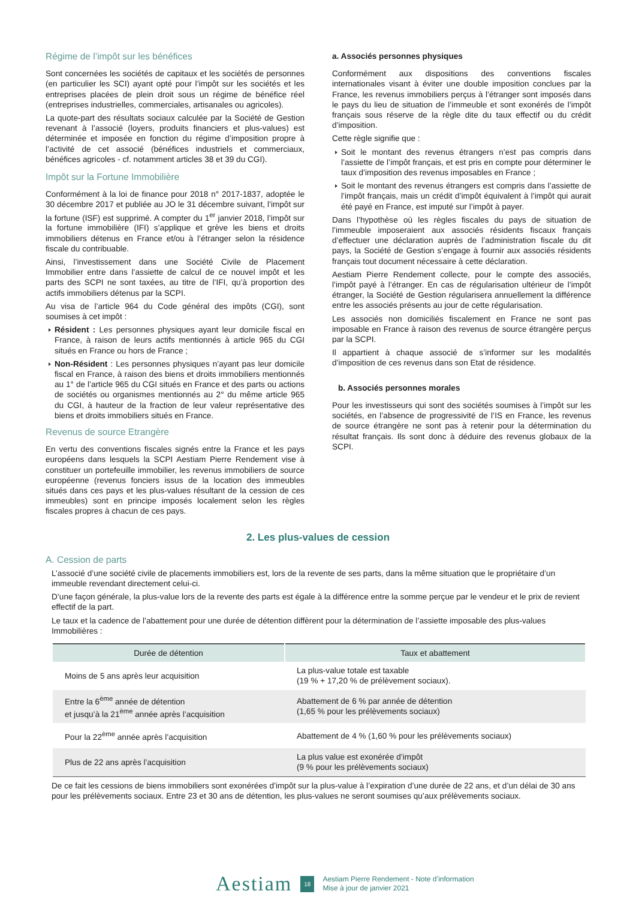Régime de l’impôt sur les bénéfices
Sont concernées les sociétés de capitaux et les sociétés de personnes (en particulier les SCI) ayant opté pour l’impôt sur les sociétés et les entreprises placées de plein droit sous un régime de bénéfice réel (entreprises industrielles, commerciales, artisanales ou agricoles).
La quote-part des résultats sociaux calculée par la Société de Gestion revenant à l’associé (loyers, produits financiers et plus-values) est déterminée et imposée en fonction du régime d’imposition propre à l’activité de cet associé (bénéfices industriels et commerciaux, bénéfices agricoles - cf. notamment articles 38 et 39 du CGI).
Impôt sur la Fortune Immobilière
Conformément à la loi de finance pour 2018 n° 2017-1837, adoptée le 30 décembre 2017 et publiée au JO le 31 décembre suivant, l’impôt sur la fortune (ISF) est supprimé. A compter du 1<sup>er</sup> janvier 2018, l’impôt sur la fortune immobilière (IFI) s’applique et grève les biens et droits immobiliers détenus en France et/ou à l’étranger selon la résidence fiscale du contribuable.
Ainsi, l’investissement dans une Société Civile de Placement Immobilier entre dans l’assiette de calcul de ce nouvel impôt et les parts des SCPI ne sont taxées, au titre de l’IFI, qu’à proportion des actifs immobiliers détenus par la SCPI.
Au visa de l’article 964 du Code général des impôts (CGI), sont soumises à cet impôt :
Résident : Les personnes physiques ayant leur domicile fiscal en France, à raison de leurs actifs mentionnés à article 965 du CGI situés en France ou hors de France ;
Non-Résident : Les personnes physiques n’ayant pas leur domicile fiscal en France, à raison des biens et droits immobiliers mentionnés au 1° de l’article 965 du CGI situés en France et des parts ou actions de sociétés ou organismes mentionnés au 2° du même article 965 du CGI, à hauteur de la fraction de leur valeur représentative des biens et droits immobiliers situés en France.
Revenus de source Etrangère
En vertu des conventions fiscales signés entre la France et les pays européens dans lesquels la SCPI Aestiam Pierre Rendement vise à constituer un portefeuille immobilier, les revenus immobiliers de source européenne (revenus fonciers issus de la location des immeubles situés dans ces pays et les plus-values résultant de la cession de ces immeubles) sont en principe imposés localement selon les règles fiscales propres à chacun de ces pays.
a. Associés personnes physiques
Conformément aux dispositions des conventions fiscales internationales visant à éviter une double imposition conclues par la France, les revenus immobiliers perçus à l’étranger sont imposés dans le pays du lieu de situation de l’immeuble et sont exonérés de l’impôt français sous réserve de la règle dite du taux effectif ou du crédit d’imposition.
Cette règle signifie que :
Soit le montant des revenus étrangers n’est pas compris dans l’assiette de l’impôt français, et est pris en compte pour déterminer le taux d’imposition des revenus imposables en France ;
Soit le montant des revenus étrangers est compris dans l’assiette de l’impôt français, mais un crédit d’impôt équivalent à l’impôt qui aurait été payé en France, est imputé sur l’impôt à payer.
Dans l’hypothèse où les règles fiscales du pays de situation de l’immeuble imposeraient aux associés résidents fiscaux français d’effectuer une déclaration auprès de l’administration fiscale du dit pays, la Société de Gestion s’engage à fournir aux associés résidents français tout document nécessaire à cette déclaration.
Aestiam Pierre Rendement collecte, pour le compte des associés, l’impôt payé à l’étranger. En cas de régularisation ultérieur de l’impôt étranger, la Société de Gestion régularisera annuellement la différence entre les associés présents au jour de cette régularisation.
Les associés non domiciliés fiscalement en France ne sont pas imposable en France à raison des revenus de source étrangère perçus par la SCPI.
Il appartient à chaque associé de s’informer sur les modalités d’imposition de ces revenus dans son Etat de résidence.
b. Associés personnes morales
Pour les investisseurs qui sont des sociétés soumises à l’impôt sur les sociétés, en l’absence de progressivité de l’IS en France, les revenus de source étrangère ne sont pas à retenir pour la détermination du résultat français. Ils sont donc à déduire des revenus globaux de la SCPI.
2. Les plus-values de cession
A. Cession de parts
L’associé d’une société civile de placements immobiliers est, lors de la revente de ses parts, dans la même situation que le propriétaire d’un immeuble revendant directement celui-ci.
D’une façon générale, la plus-value lors de la revente des parts est égale à la différence entre la somme perçue par le vendeur et le prix de revient effectif de la part.
Le taux et la cadence de l’abattement pour une durée de détention diffèrent pour la détermination de l’assiette imposable des plus-values Immobilières :
| Durée de détention | Taux et abattement |
| --- | --- |
| Moins de 5 ans après leur acquisition | La plus-value totale est taxable (19 % + 17,20 % de prélèvement sociaux). |
| Entre la 6<sup>ème</sup> année de détention et jusqu’à la 21<sup>ème</sup> année après l’acquisition | Abattement de 6 % par année de détention (1,65 % pour les prélèvements sociaux) |
| Pour la 22<sup>ème</sup> année après l’acquisition | Abattement de 4 % (1,60 % pour les prélèvements sociaux) |
| Plus de 22 ans après l’acquisition | La plus value est exonérée d’impôt (9 % pour les prélèvements sociaux) |
De ce fait les cessions de biens immobiliers sont exonérées d’impôt sur la plus-value à l’expiration d’une durée de 22 ans, et d’un délai de 30 ans pour les prélèvements sociaux. Entre 23 et 30 ans de détention, les plus-values ne seront soumises qu’aux prélèvements sociaux.
Aestiam 18 Aestiam Pierre Rendement - Note d’information
Mise à jour de janvier 2021